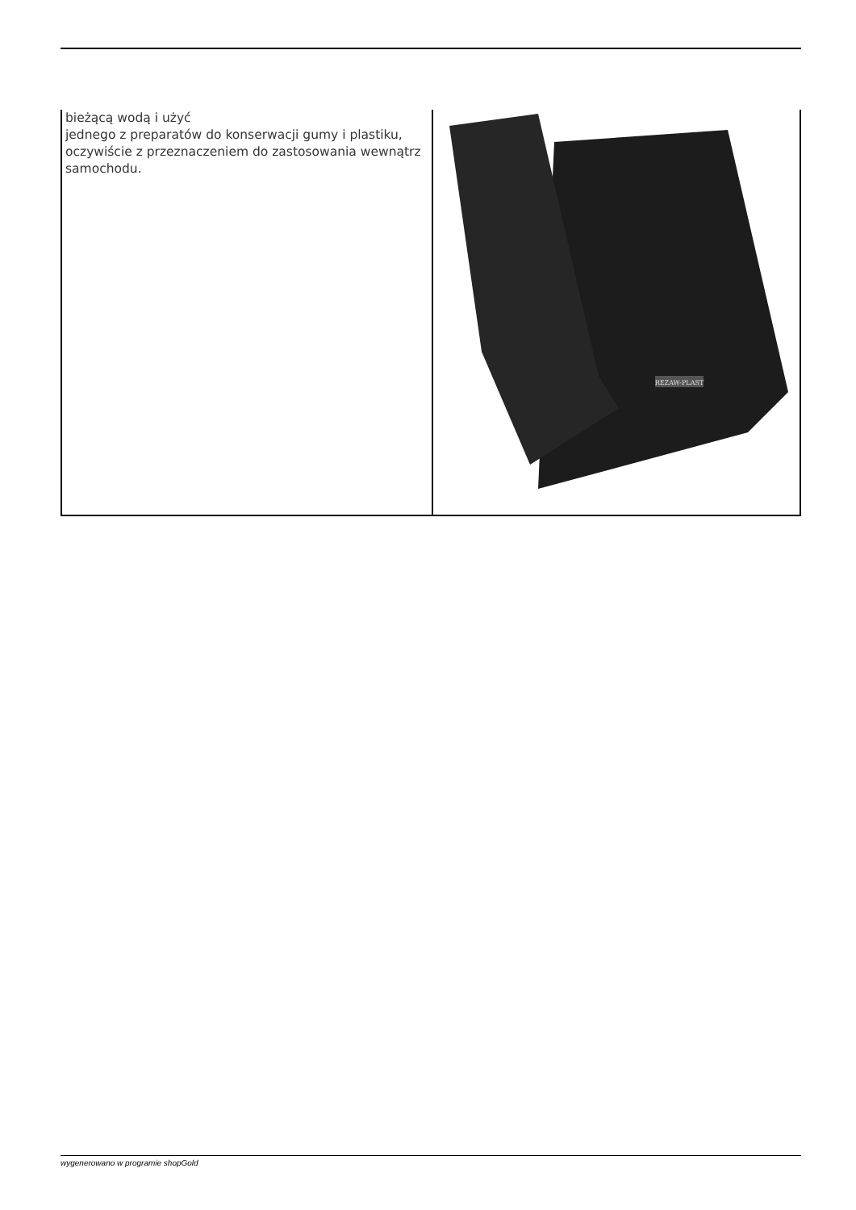| bieżącą wodą i użyć jednego z preparatów do konserwacji gumy i plastiku, oczywiście z przeznaczeniem do zastosowania wewnątrz samochodu. | REZAW-PLAST |
wygenerowano w programie shopGold